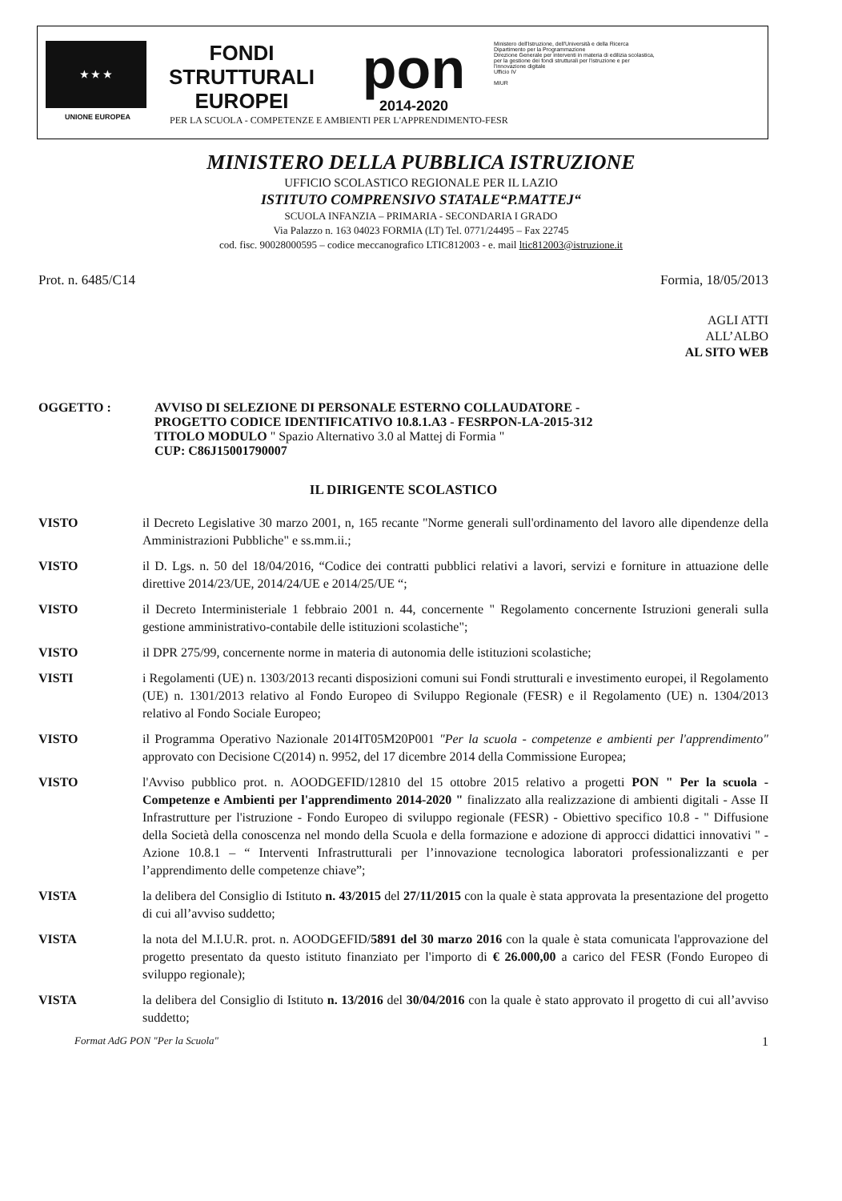★ ★ ★
UNIONE EUROPEA
FONDI
STRUTTURALI
EUROPEI
pon
2014-2020
Ministero dell'Istruzione, dell'Università e della Ricerca
Dipartimento per la Programmazione
Direzione Generale per interventi in materia di edilizia scolastica, per la gestione dei fondi strutturali per l'istruzione e per l'innovazione digitale
Ufficio IV
MIUR
PER LA SCUOLA - COMPETENZE E AMBIENTI PER L'APPRENDIMENTO-FESR
MINISTERO DELLA PUBBLICA ISTRUZIONE
UFFICIO SCOLASTICO REGIONALE PER IL LAZIO
ISTITUTO COMPRENSIVO STATALE“P.MATTEJ“
SCUOLA INFANZIA – PRIMARIA - SECONDARIA I GRADO
Via Palazzo n. 163 04023 FORMIA (LT) Tel. 0771/24495 – Fax 22745
cod. fisc. 90028000595 – codice meccanografico LTIC812003 - e. mail ltic812003@istruzione.it
Prot. n. 6485/C14 Formia, 18/05/2013
AGLI ATTI
ALL’ALBO
AL SITO WEB
OGGETTO : AVVISO DI SELEZIONE DI PERSONALE ESTERNO COLLAUDATORE -
PROGETTO CODICE IDENTIFICATIVO 10.8.1.A3 - FESRPON-LA-2015-312
TITOLO MODULO " Spazio Alternativo 3.0 al Mattej di Formia "
CUP: C86J15001790007
IL DIRIGENTE SCOLASTICO
VISTO il Decreto Legislative 30 marzo 2001, n, 165 recante "Norme generali sull'ordinamento del lavoro alle dipendenze della Amministrazioni Pubbliche" e ss.mm.ii.;
VISTO il D. Lgs. n. 50 del 18/04/2016, “Codice dei contratti pubblici relativi a lavori, servizi e forniture in attuazione delle direttive 2014/23/UE, 2014/24/UE e 2014/25/UE “;
VISTO il Decreto Interministeriale 1 febbraio 2001 n. 44, concernente " Regolamento concernente Istruzioni generali sulla gestione amministrativo-contabile delle istituzioni scolastiche";
VISTO il DPR 275/99, concernente norme in materia di autonomia delle istituzioni scolastiche;
VISTI i Regolamenti (UE) n. 1303/2013 recanti disposizioni comuni sui Fondi strutturali e investimento europei, il Regolamento (UE) n. 1301/2013 relativo al Fondo Europeo di Sviluppo Regionale (FESR) e il Regolamento (UE) n. 1304/2013 relativo al Fondo Sociale Europeo;
VISTO il Programma Operativo Nazionale 2014IT05M20P001 "Per la scuola - competenze e ambienti per l'apprendimento" approvato con Decisione C(2014) n. 9952, del 17 dicembre 2014 della Commissione Europea;
VISTO l'Avviso pubblico prot. n. AOODGEFID/12810 del 15 ottobre 2015 relativo a progetti PON " Per la scuola - Competenze e Ambienti per l'apprendimento 2014-2020 " finalizzato alla realizzazione di ambienti digitali - Asse II Infrastrutture per l'istruzione - Fondo Europeo di sviluppo regionale (FESR) - Obiettivo specifico 10.8 - " Diffusione della Società della conoscenza nel mondo della Scuola e della formazione e adozione di approcci didattici innovativi " - Azione 10.8.1 – “ Interventi Infrastrutturali per l’innovazione tecnologica laboratori professionalizzanti e per l’apprendimento delle competenze chiave”;
VISTA la delibera del Consiglio di Istituto n. 43/2015 del 27/11/2015 con la quale è stata approvata la presentazione del progetto di cui all’avviso suddetto;
VISTA la nota del M.I.U.R. prot. n. AOODGEFID/5891 del 30 marzo 2016 con la quale è stata comunicata l'approvazione del progetto presentato da questo istituto finanziato per l'importo di € 26.000,00 a carico del FESR (Fondo Europeo di sviluppo regionale);
VISTA la delibera del Consiglio di Istituto n. 13/2016 del 30/04/2016 con la quale è stato approvato il progetto di cui all’avviso suddetto;
Format AdG PON "Per la Scuola" 1